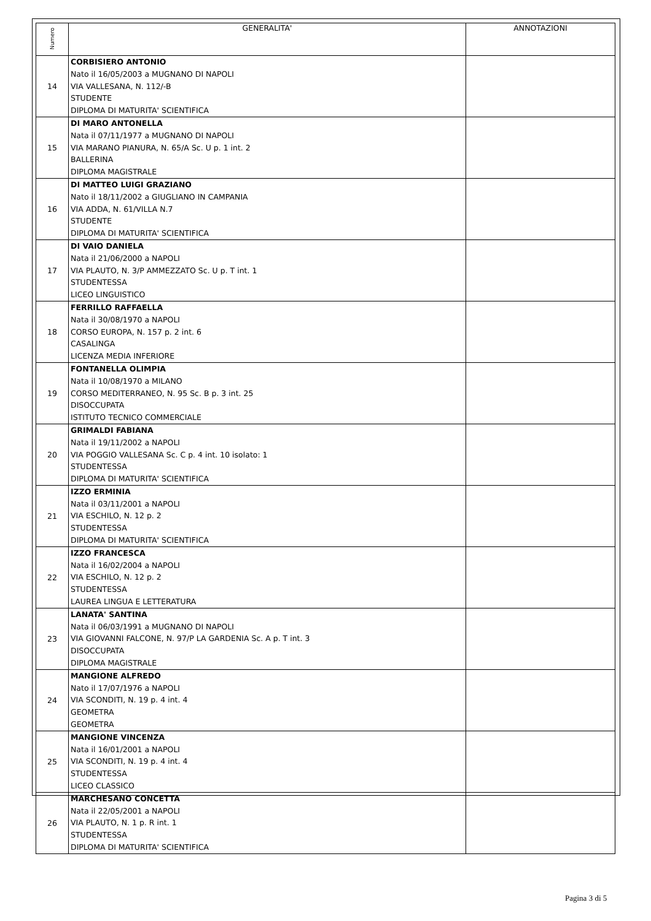| Numero | GENERALITA' | ANNOTAZIONI |
| --- | --- | --- |
| 14 | CORBISIERO ANTONIO Nato il 16/05/2003 a MUGNANO DI NAPOLI VIA VALLESANA, N. 112/-B STUDENTE DIPLOMA DI MATURITA' SCIENTIFICA | |
| 15 | DI MARO ANTONELLA Nata il 07/11/1977 a MUGNANO DI NAPOLI VIA MARANO PIANURA, N. 65/A Sc. U p. 1 int. 2 BALLERINA DIPLOMA MAGISTRALE | |
| 16 | DI MATTEO LUIGI GRAZIANO Nato il 18/11/2002 a GIUGLIANO IN CAMPANIA VIA ADDA, N. 61/VILLA N.7 STUDENTE DIPLOMA DI MATURITA' SCIENTIFICA | |
| 17 | DI VAIO DANIELA Nata il 21/06/2000 a NAPOLI VIA PLAUTO, N. 3/P AMMEZZATO Sc. U p. T int. 1 STUDENTESSA LICEO LINGUISTICO | |
| 18 | FERRILLO RAFFAELLA Nata il 30/08/1970 a NAPOLI CORSO EUROPA, N. 157 p. 2 int. 6 CASALINGA LICENZA MEDIA INFERIORE | |
| 19 | FONTANELLA OLIMPIA Nata il 10/08/1970 a MILANO CORSO MEDITERRANEO, N. 95 Sc. B p. 3 int. 25 DISOCCUPATA ISTITUTO TECNICO COMMERCIALE | |
| 20 | GRIMALDI FABIANA Nata il 19/11/2002 a NAPOLI VIA POGGIO VALLESANA Sc. C p. 4 int. 10 isolato: 1 STUDENTESSA DIPLOMA DI MATURITA' SCIENTIFICA | |
| 21 | IZZO ERMINIA Nata il 03/11/2001 a NAPOLI VIA ESCHILO, N. 12 p. 2 STUDENTESSA DIPLOMA DI MATURITA' SCIENTIFICA | |
| 22 | IZZO FRANCESCA Nata il 16/02/2004 a NAPOLI VIA ESCHILO, N. 12 p. 2 STUDENTESSA LAUREA LINGUA E LETTERATURA | |
| 23 | LANATA' SANTINA Nata il 06/03/1991 a MUGNANO DI NAPOLI VIA GIOVANNI FALCONE, N. 97/P LA GARDENIA Sc. A p. T int. 3 DISOCCUPATA DIPLOMA MAGISTRALE | |
| 24 | MANGIONE ALFREDO Nato il 17/07/1976 a NAPOLI VIA SCONDITI, N. 19 p. 4 int. 4 GEOMETRA GEOMETRA | |
| 25 | MANGIONE VINCENZA Nata il 16/01/2001 a NAPOLI VIA SCONDITI, N. 19 p. 4 int. 4 STUDENTESSA LICEO CLASSICO | |
| 26 | MARCHESANO CONCETTA Nata il 22/05/2001 a NAPOLI VIA PLAUTO, N. 1 p. R int. 1 STUDENTESSA DIPLOMA DI MATURITA' SCIENTIFICA | |
Pagina 3 di 5